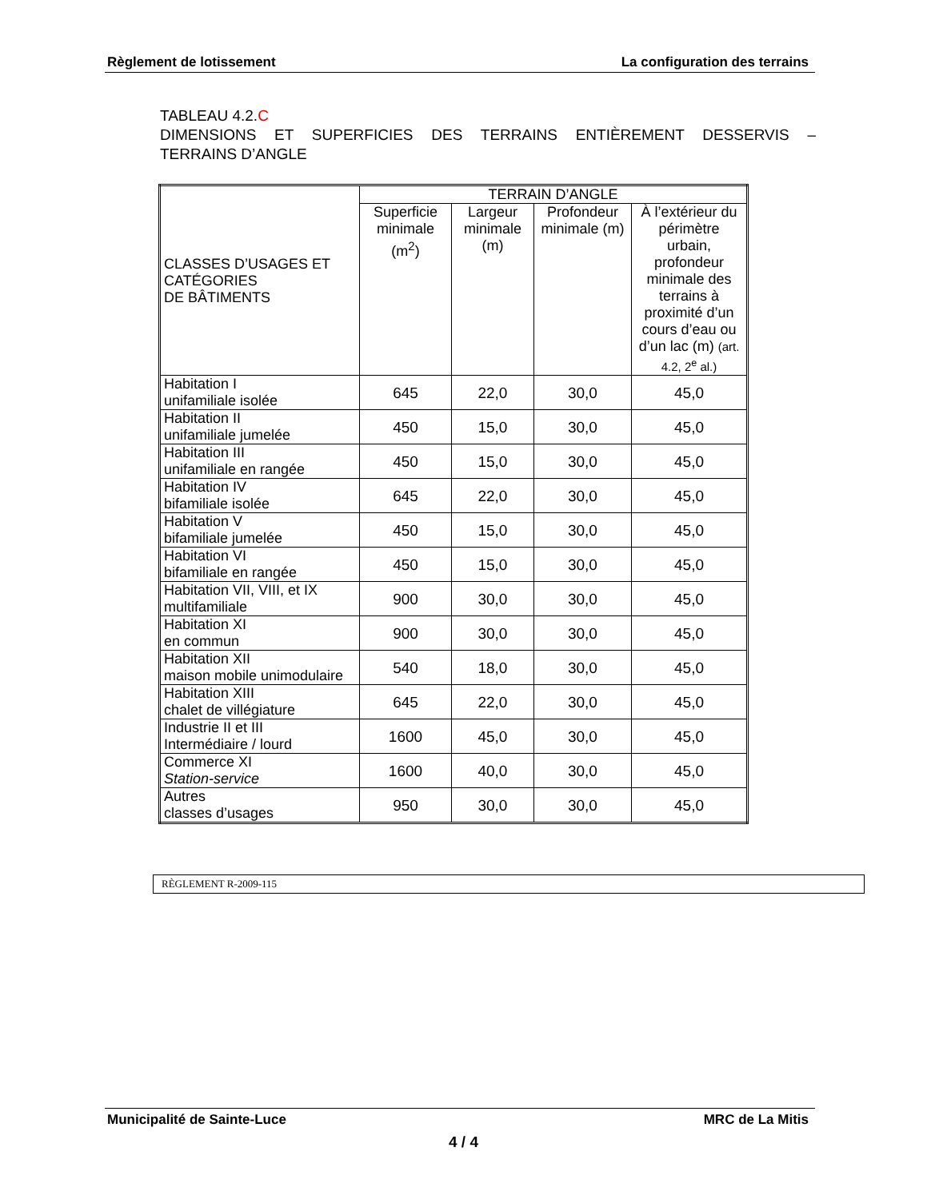Règlement de lotissement La configuration des terrains
TABLEAU 4.2.C
DIMENSIONS ET SUPERFICIES DES TERRAINS ENTIÈREMENT DESSERVIS –
TERRAINS D’ANGLE
| CLASSES D’USAGES ET CATÉGORIES DE BÂTIMENTS | TERRAIN D’ANGLE | | | |
| --- | --- | --- | --- | --- |
| | Superficie minimale (m<sup>2</sup>) | Largeur minimale (m) | Profondeur minimale (m) | À l’extérieur du périmètre urbain, profondeur minimale des terrains à proximité d’un cours d’eau ou d’un lac (m) (art. 4.2, 2<sup>e</sup> al.) |
| Habitation I unifamiliale isolée | 645 | 22,0 | 30,0 | 45,0 |
| Habitation II unifamiliale jumelée | 450 | 15,0 | 30,0 | 45,0 |
| Habitation III unifamiliale en rangée | 450 | 15,0 | 30,0 | 45,0 |
| Habitation IV bifamiliale isolée | 645 | 22,0 | 30,0 | 45,0 |
| Habitation V bifamiliale jumelée | 450 | 15,0 | 30,0 | 45,0 |
| Habitation VI bifamiliale en rangée | 450 | 15,0 | 30,0 | 45,0 |
| Habitation VII, VIII, et IX multifamiliale | 900 | 30,0 | 30,0 | 45,0 |
| Habitation XI en commun | 900 | 30,0 | 30,0 | 45,0 |
| Habitation XII maison mobile unimodulaire | 540 | 18,0 | 30,0 | 45,0 |
| Habitation XIII chalet de villégiature | 645 | 22,0 | 30,0 | 45,0 |
| Industrie II et III Intermédiaire / lourd | 1600 | 45,0 | 30,0 | 45,0 |
| Commerce XI Station-service | 1600 | 40,0 | 30,0 | 45,0 |
| Autres classes d’usages | 950 | 30,0 | 30,0 | 45,0 |
RÈGLEMENT R-2009-115
Municipalité de Sainte-Luce MRC de La Mitis
4 / 4